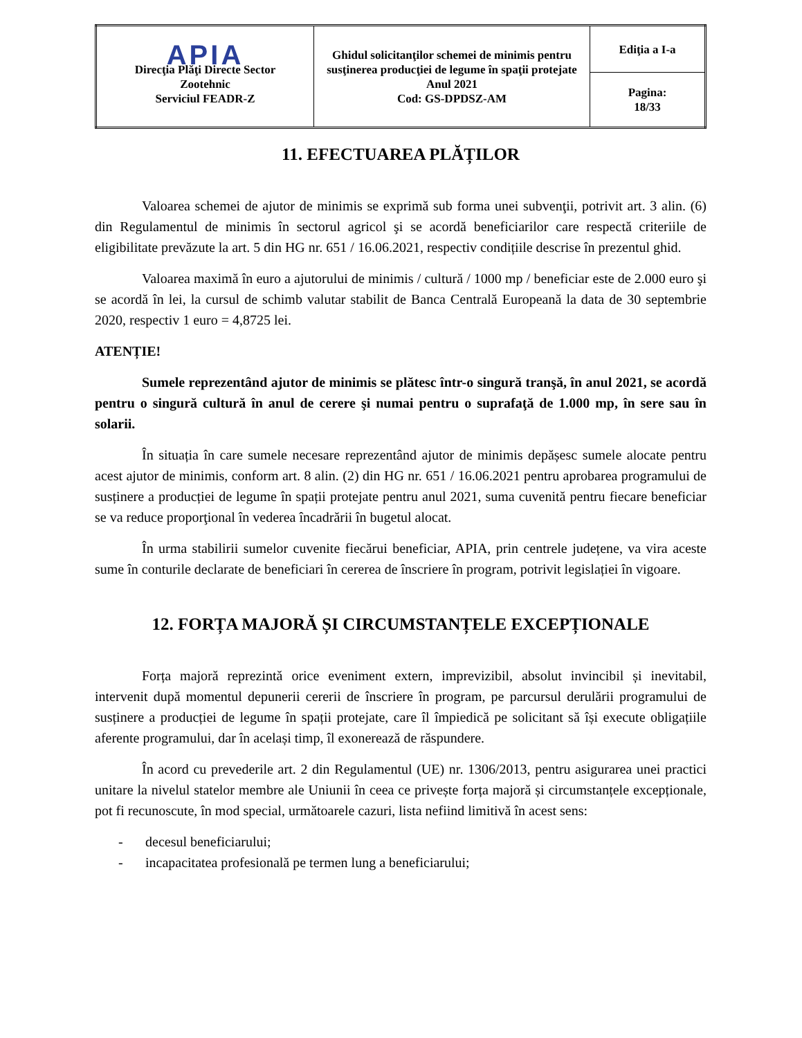| APIA Direcţia Plăţi Directe Sector Zootehnic Serviciul FEADR-Z | Ghidul solicitanţilor schemei de minimis pentru susţinerea producţiei de legume în spaţii protejate Anul 2021 Cod: GS-DPDSZ-AM | Ediţia a I-a |
| | | Pagina: 18/33 |
11. EFECTUAREA PLĂȚILOR
Valoarea schemei de ajutor de minimis se exprimă sub forma unei subvenţii, potrivit art. 3 alin. (6) din Regulamentul de minimis în sectorul agricol şi se acordă beneficiarilor care respectă criteriile de eligibilitate prevăzute la art. 5 din HG nr. 651 / 16.06.2021, respectiv condițiile descrise în prezentul ghid.
Valoarea maximă în euro a ajutorului de minimis / cultură / 1000 mp / beneficiar este de 2.000 euro şi se acordă în lei, la cursul de schimb valutar stabilit de Banca Centrală Europeană la data de 30 septembrie 2020, respectiv 1 euro = 4,8725 lei.
ATENȚIE!
Sumele reprezentând ajutor de minimis se plătesc într-o singură tranşă, în anul 2021, se acordă pentru o singură cultură în anul de cerere şi numai pentru o suprafaţă de 1.000 mp, în sere sau în solarii.
În situația în care sumele necesare reprezentând ajutor de minimis depășesc sumele alocate pentru acest ajutor de minimis, conform art. 8 alin. (2) din HG nr. 651 / 16.06.2021 pentru aprobarea programului de susținere a producției de legume în spații protejate pentru anul 2021, suma cuvenită pentru fiecare beneficiar se va reduce proporţional în vederea încadrării în bugetul alocat.
În urma stabilirii sumelor cuvenite fiecărui beneficiar, APIA, prin centrele județene, va vira aceste sume în conturile declarate de beneficiari în cererea de înscriere în program, potrivit legislației în vigoare.
12. FORȚA MAJORĂ ȘI CIRCUMSTANȚELE EXCEPȚIONALE
Forța majoră reprezintă orice eveniment extern, imprevizibil, absolut invincibil și inevitabil, intervenit după momentul depunerii cererii de înscriere în program, pe parcursul derulării programului de susținere a producției de legume în spații protejate, care îl împiedică pe solicitant să își execute obligațiile aferente programului, dar în același timp, îl exonerează de răspundere.
În acord cu prevederile art. 2 din Regulamentul (UE) nr. 1306/2013, pentru asigurarea unei practici unitare la nivelul statelor membre ale Uniunii în ceea ce privește forța majoră și circumstanțele excepționale, pot fi recunoscute, în mod special, următoarele cazuri, lista nefiind limitivă în acest sens:
- decesul beneficiarului;
- incapacitatea profesională pe termen lung a beneficiarului;